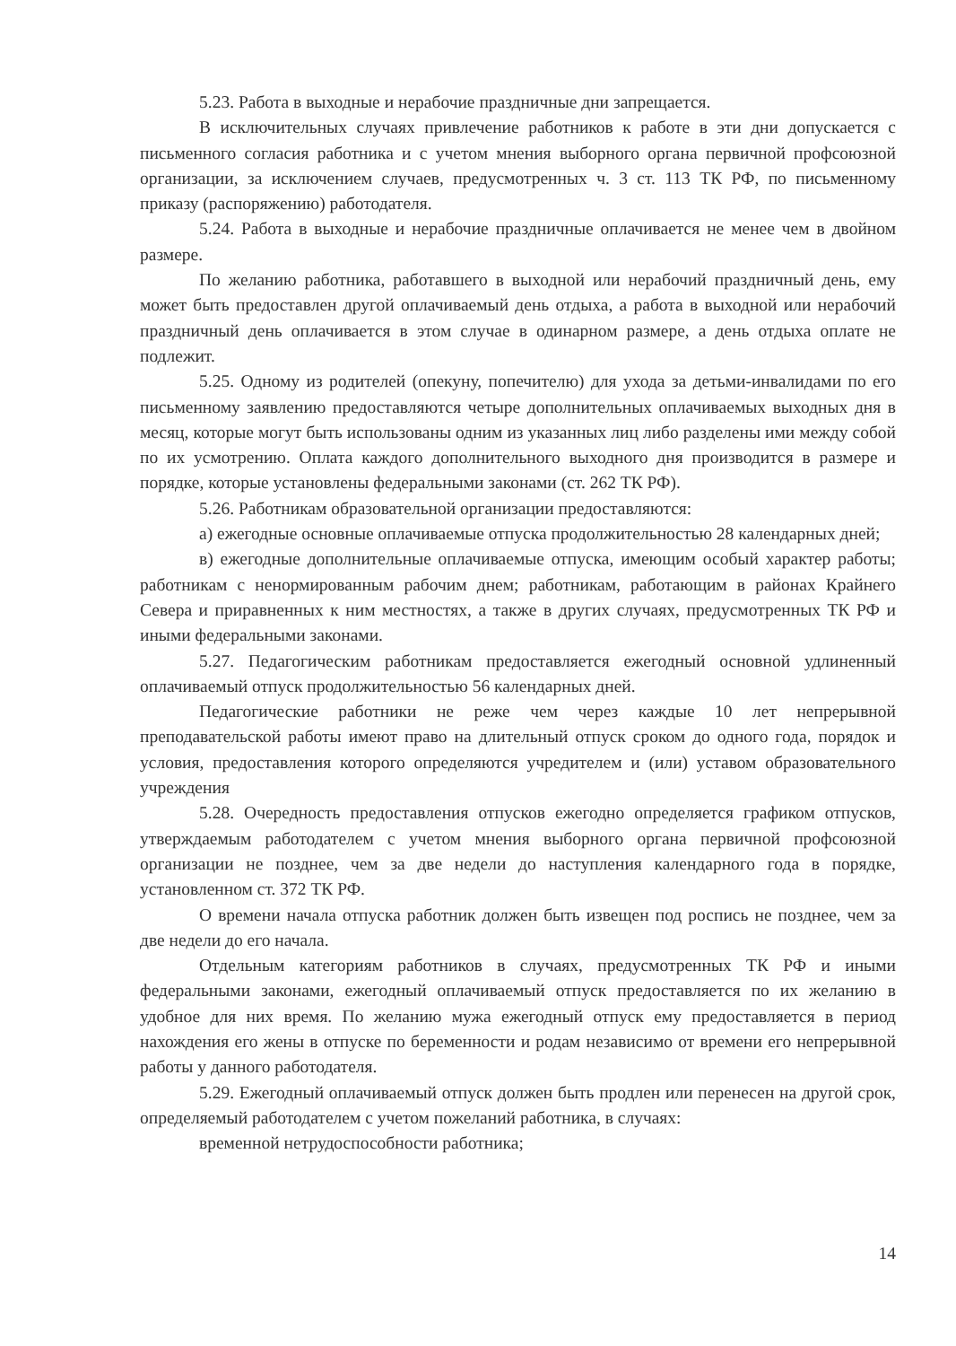5.23. Работа в выходные и нерабочие праздничные дни запрещается.
В исключительных случаях привлечение работников к работе в эти дни допускается с письменного согласия работника и с учетом мнения выборного органа первичной профсоюзной организации, за исключением случаев, предусмотренных ч. 3 ст. 113 ТК РФ, по письменному приказу (распоряжению) работодателя.
5.24. Работа в выходные и нерабочие праздничные оплачивается не менее чем в двойном размере.
По желанию работника, работавшего в выходной или нерабочий праздничный день, ему может быть предоставлен другой оплачиваемый день отдыха, а работа в выходной или нерабочий праздничный день оплачивается в этом случае в одинарном размере, а день отдыха оплате не подлежит.
5.25. Одному из родителей (опекуну, попечителю) для ухода за детьми-инвалидами по его письменному заявлению предоставляются четыре дополнительных оплачиваемых выходных дня в месяц, которые могут быть использованы одним из указанных лиц либо разделены ими между собой по их усмотрению. Оплата каждого дополнительного выходного дня производится в размере и порядке, которые установлены федеральными законами (ст. 262 ТК РФ).
5.26. Работникам образовательной организации предоставляются:
а) ежегодные основные оплачиваемые отпуска продолжительностью 28 календарных дней;
в) ежегодные дополнительные оплачиваемые отпуска, имеющим особый характер работы; работникам с ненормированным рабочим днем; работникам, работающим в районах Крайнего Севера и приравненных к ним местностях, а также в других случаях, предусмотренных ТК РФ и иными федеральными законами.
5.27. Педагогическим работникам предоставляется ежегодный основной удлиненный оплачиваемый отпуск продолжительностью 56 календарных дней.
Педагогические работники не реже чем через каждые 10 лет непрерывной преподавательской работы имеют право на длительный отпуск сроком до одного года, порядок и условия, предоставления которого определяются учредителем и (или) уставом образовательного учреждения
5.28. Очередность предоставления отпусков ежегодно определяется графиком отпусков, утверждаемым работодателем с учетом мнения выборного органа первичной профсоюзной организации не позднее, чем за две недели до наступления календарного года в порядке, установленном ст. 372 ТК РФ.
О времени начала отпуска работник должен быть извещен под роспись не позднее, чем за две недели до его начала.
Отдельным категориям работников в случаях, предусмотренных ТК РФ и иными федеральными законами, ежегодный оплачиваемый отпуск предоставляется по их желанию в удобное для них время. По желанию мужа ежегодный отпуск ему предоставляется в период нахождения его жены в отпуске по беременности и родам независимо от времени его непрерывной работы у данного работодателя.
5.29. Ежегодный оплачиваемый отпуск должен быть продлен или перенесен на другой срок, определяемый работодателем с учетом пожеланий работника, в случаях:
временной нетрудоспособности работника;
14